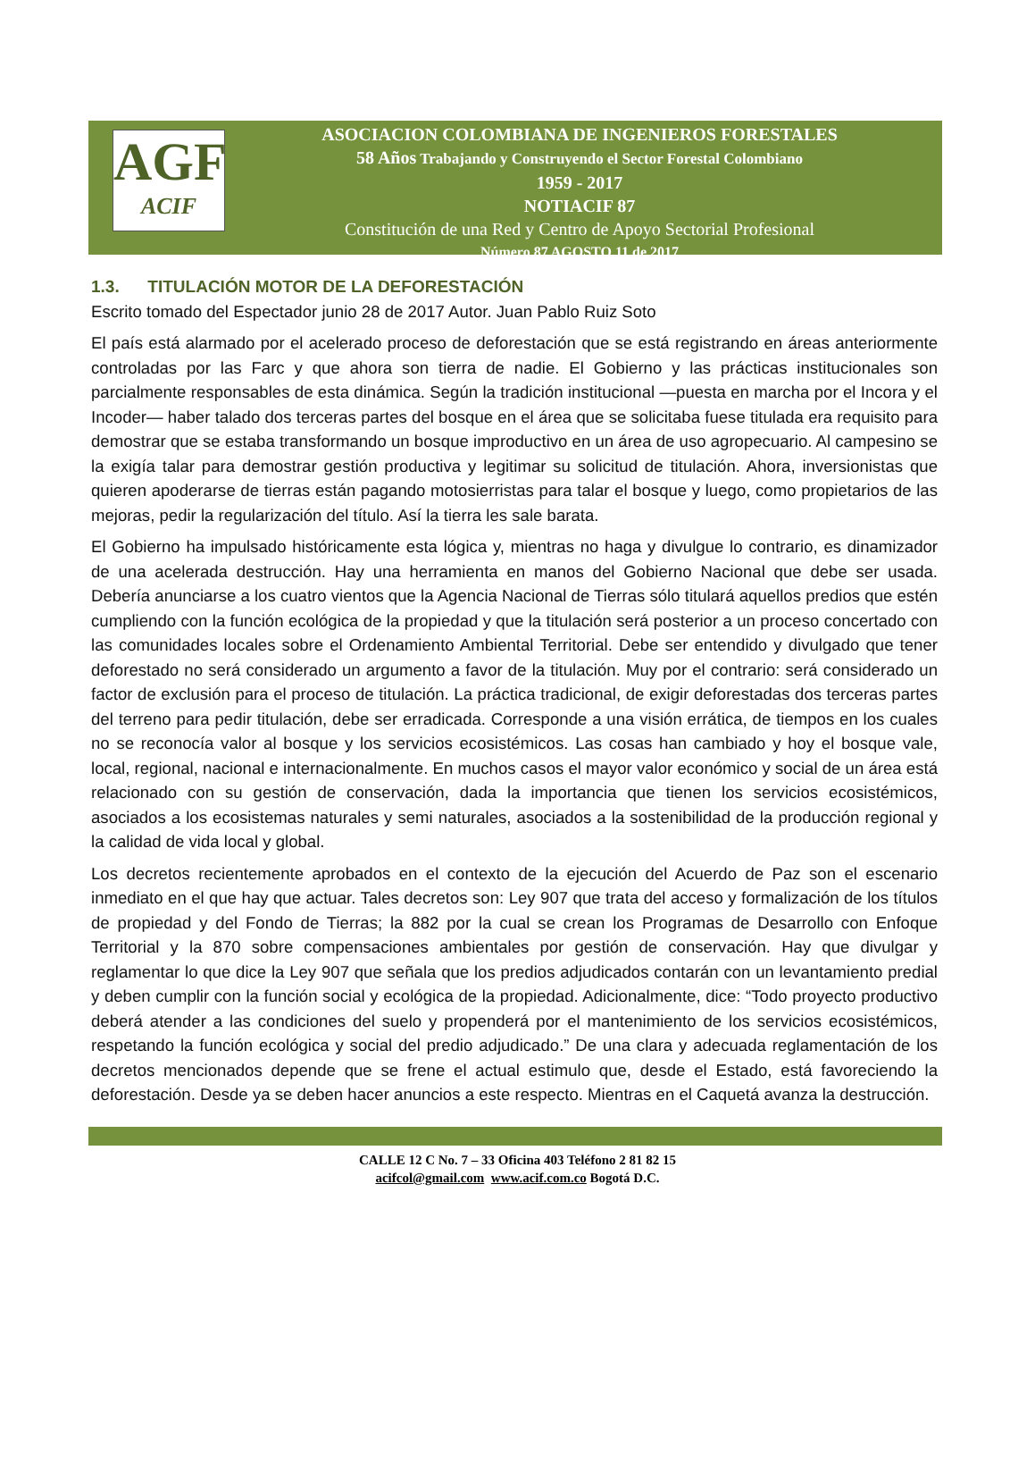AGF
ACIF
ASOCIACION COLOMBIANA DE INGENIEROS FORESTALES
58 Años Trabajando y Construyendo el Sector Forestal Colombiano
1959 - 2017
NOTIACIF 87
Constitución de una Red y Centro de Apoyo Sectorial Profesional
Número 87 AGOSTO 11 de 2017
1.3. TITULACIÓN MOTOR DE LA DEFORESTACIÓN
Escrito tomado del Espectador junio 28 de 2017 Autor. Juan Pablo Ruiz Soto
El país está alarmado por el acelerado proceso de deforestación que se está registrando en áreas anteriormente controladas por las Farc y que ahora son tierra de nadie. El Gobierno y las prácticas institucionales son parcialmente responsables de esta dinámica. Según la tradición institucional —puesta en marcha por el Incora y el Incoder— haber talado dos terceras partes del bosque en el área que se solicitaba fuese titulada era requisito para demostrar que se estaba transformando un bosque improductivo en un área de uso agropecuario. Al campesino se la exigía talar para demostrar gestión productiva y legitimar su solicitud de titulación. Ahora, inversionistas que quieren apoderarse de tierras están pagando motosierristas para talar el bosque y luego, como propietarios de las mejoras, pedir la regularización del título. Así la tierra les sale barata.
El Gobierno ha impulsado históricamente esta lógica y, mientras no haga y divulgue lo contrario, es dinamizador de una acelerada destrucción. Hay una herramienta en manos del Gobierno Nacional que debe ser usada. Debería anunciarse a los cuatro vientos que la Agencia Nacional de Tierras sólo titulará aquellos predios que estén cumpliendo con la función ecológica de la propiedad y que la titulación será posterior a un proceso concertado con las comunidades locales sobre el Ordenamiento Ambiental Territorial. Debe ser entendido y divulgado que tener deforestado no será considerado un argumento a favor de la titulación. Muy por el contrario: será considerado un factor de exclusión para el proceso de titulación. La práctica tradicional, de exigir deforestadas dos terceras partes del terreno para pedir titulación, debe ser erradicada. Corresponde a una visión errática, de tiempos en los cuales no se reconocía valor al bosque y los servicios ecosistémicos. Las cosas han cambiado y hoy el bosque vale, local, regional, nacional e internacionalmente. En muchos casos el mayor valor económico y social de un área está relacionado con su gestión de conservación, dada la importancia que tienen los servicios ecosistémicos, asociados a los ecosistemas naturales y semi naturales, asociados a la sostenibilidad de la producción regional y la calidad de vida local y global.
Los decretos recientemente aprobados en el contexto de la ejecución del Acuerdo de Paz son el escenario inmediato en el que hay que actuar. Tales decretos son: Ley 907 que trata del acceso y formalización de los títulos de propiedad y del Fondo de Tierras; la 882 por la cual se crean los Programas de Desarrollo con Enfoque Territorial y la 870 sobre compensaciones ambientales por gestión de conservación. Hay que divulgar y reglamentar lo que dice la Ley 907 que señala que los predios adjudicados contarán con un levantamiento predial y deben cumplir con la función social y ecológica de la propiedad. Adicionalmente, dice: “Todo proyecto productivo deberá atender a las condiciones del suelo y propenderá por el mantenimiento de los servicios ecosistémicos, respetando la función ecológica y social del predio adjudicado.” De una clara y adecuada reglamentación de los decretos mencionados depende que se frene el actual estimulo que, desde el Estado, está favoreciendo la deforestación. Desde ya se deben hacer anuncios a este respecto. Mientras en el Caquetá avanza la destrucción.
CALLE 12 C No. 7 – 33 Oficina 403 Teléfono 2 81 82 15
acifcol@gmail.com www.acif.com.co Bogotá D.C.